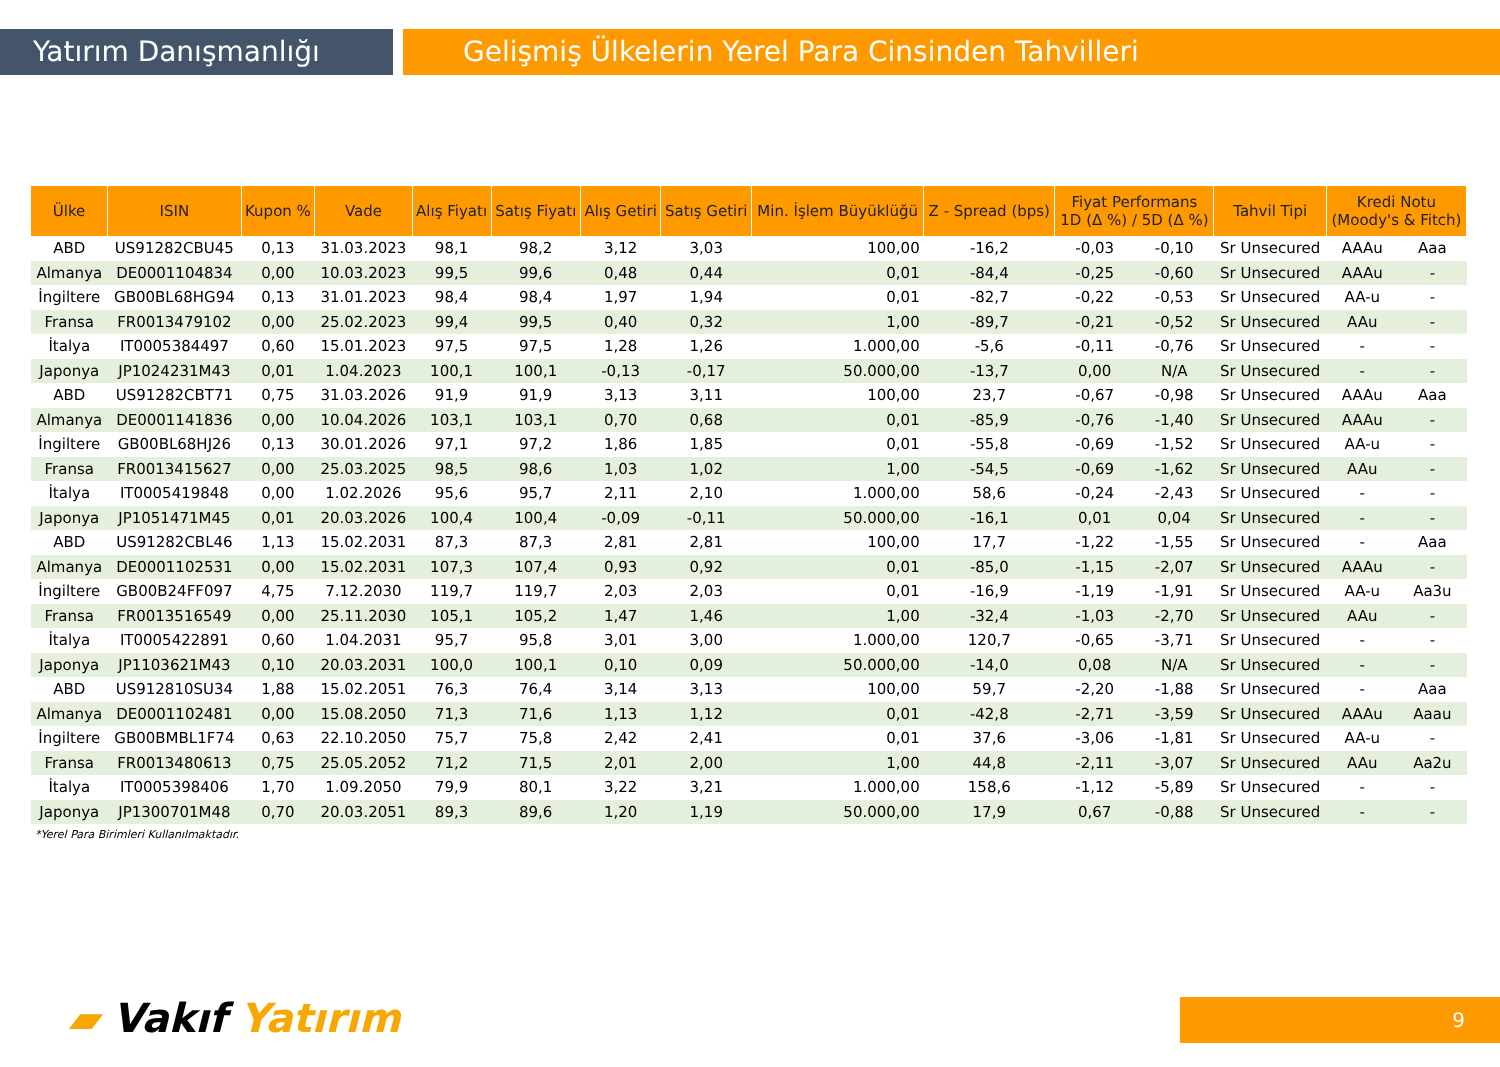Yatırım Danışmanlığı Gelişmiş Ülkelerin Yerel Para Cinsinden Tahvilleri
| Ülke | ISIN | Kupon % | Vade | Alış Fiyatı | Satış Fiyatı | Alış Getiri | Satış Getiri | Min. İşlem Büyüklüğü | Z - Spread (bps) | Fiyat Performans 1D (Δ %) / 5D (Δ %) | | Tahvil Tipi | Kredi Notu (Moody's & Fitch) | |
| --- | --- | --- | --- | --- | --- | --- | --- | --- | --- | --- | --- | --- | --- | --- |
| ABD | US91282CBU45 | 0,13 | 31.03.2023 | 98,1 | 98,2 | 3,12 | 3,03 | 100,00 | -16,2 | -0,03 | -0,10 | Sr Unsecured | AAAu | Aaa |
| Almanya | DE0001104834 | 0,00 | 10.03.2023 | 99,5 | 99,6 | 0,48 | 0,44 | 0,01 | -84,4 | -0,25 | -0,60 | Sr Unsecured | AAAu | - |
| İngiltere | GB00BL68HG94 | 0,13 | 31.01.2023 | 98,4 | 98,4 | 1,97 | 1,94 | 0,01 | -82,7 | -0,22 | -0,53 | Sr Unsecured | AA-u | - |
| Fransa | FR0013479102 | 0,00 | 25.02.2023 | 99,4 | 99,5 | 0,40 | 0,32 | 1,00 | -89,7 | -0,21 | -0,52 | Sr Unsecured | AAu | - |
| İtalya | IT0005384497 | 0,60 | 15.01.2023 | 97,5 | 97,5 | 1,28 | 1,26 | 1.000,00 | -5,6 | -0,11 | -0,76 | Sr Unsecured | - | - |
| Japonya | JP1024231M43 | 0,01 | 1.04.2023 | 100,1 | 100,1 | -0,13 | -0,17 | 50.000,00 | -13,7 | 0,00 | N/A | Sr Unsecured | - | - |
| ABD | US91282CBT71 | 0,75 | 31.03.2026 | 91,9 | 91,9 | 3,13 | 3,11 | 100,00 | 23,7 | -0,67 | -0,98 | Sr Unsecured | AAAu | Aaa |
| Almanya | DE0001141836 | 0,00 | 10.04.2026 | 103,1 | 103,1 | 0,70 | 0,68 | 0,01 | -85,9 | -0,76 | -1,40 | Sr Unsecured | AAAu | - |
| İngiltere | GB00BL68HJ26 | 0,13 | 30.01.2026 | 97,1 | 97,2 | 1,86 | 1,85 | 0,01 | -55,8 | -0,69 | -1,52 | Sr Unsecured | AA-u | - |
| Fransa | FR0013415627 | 0,00 | 25.03.2025 | 98,5 | 98,6 | 1,03 | 1,02 | 1,00 | -54,5 | -0,69 | -1,62 | Sr Unsecured | AAu | - |
| İtalya | IT0005419848 | 0,00 | 1.02.2026 | 95,6 | 95,7 | 2,11 | 2,10 | 1.000,00 | 58,6 | -0,24 | -2,43 | Sr Unsecured | - | - |
| Japonya | JP1051471M45 | 0,01 | 20.03.2026 | 100,4 | 100,4 | -0,09 | -0,11 | 50.000,00 | -16,1 | 0,01 | 0,04 | Sr Unsecured | - | - |
| ABD | US91282CBL46 | 1,13 | 15.02.2031 | 87,3 | 87,3 | 2,81 | 2,81 | 100,00 | 17,7 | -1,22 | -1,55 | Sr Unsecured | - | Aaa |
| Almanya | DE0001102531 | 0,00 | 15.02.2031 | 107,3 | 107,4 | 0,93 | 0,92 | 0,01 | -85,0 | -1,15 | -2,07 | Sr Unsecured | AAAu | - |
| İngiltere | GB00B24FF097 | 4,75 | 7.12.2030 | 119,7 | 119,7 | 2,03 | 2,03 | 0,01 | -16,9 | -1,19 | -1,91 | Sr Unsecured | AA-u | Aa3u |
| Fransa | FR0013516549 | 0,00 | 25.11.2030 | 105,1 | 105,2 | 1,47 | 1,46 | 1,00 | -32,4 | -1,03 | -2,70 | Sr Unsecured | AAu | - |
| İtalya | IT0005422891 | 0,60 | 1.04.2031 | 95,7 | 95,8 | 3,01 | 3,00 | 1.000,00 | 120,7 | -0,65 | -3,71 | Sr Unsecured | - | - |
| Japonya | JP1103621M43 | 0,10 | 20.03.2031 | 100,0 | 100,1 | 0,10 | 0,09 | 50.000,00 | -14,0 | 0,08 | N/A | Sr Unsecured | - | - |
| ABD | US912810SU34 | 1,88 | 15.02.2051 | 76,3 | 76,4 | 3,14 | 3,13 | 100,00 | 59,7 | -2,20 | -1,88 | Sr Unsecured | - | Aaa |
| Almanya | DE0001102481 | 0,00 | 15.08.2050 | 71,3 | 71,6 | 1,13 | 1,12 | 0,01 | -42,8 | -2,71 | -3,59 | Sr Unsecured | AAAu | Aaau |
| İngiltere | GB00BMBL1F74 | 0,63 | 22.10.2050 | 75,7 | 75,8 | 2,42 | 2,41 | 0,01 | 37,6 | -3,06 | -1,81 | Sr Unsecured | AA-u | - |
| Fransa | FR0013480613 | 0,75 | 25.05.2052 | 71,2 | 71,5 | 2,01 | 2,00 | 1,00 | 44,8 | -2,11 | -3,07 | Sr Unsecured | AAu | Aa2u |
| İtalya | IT0005398406 | 1,70 | 1.09.2050 | 79,9 | 80,1 | 3,22 | 3,21 | 1.000,00 | 158,6 | -1,12 | -5,89 | Sr Unsecured | - | - |
| Japonya | JP1300701M48 | 0,70 | 20.03.2051 | 89,3 | 89,6 | 1,20 | 1,19 | 50.000,00 | 17,9 | 0,67 | -0,88 | Sr Unsecured | - | - |
*Yerel Para Birimleri Kullanılmaktadır.
▰ Vakıf Yatırım 9